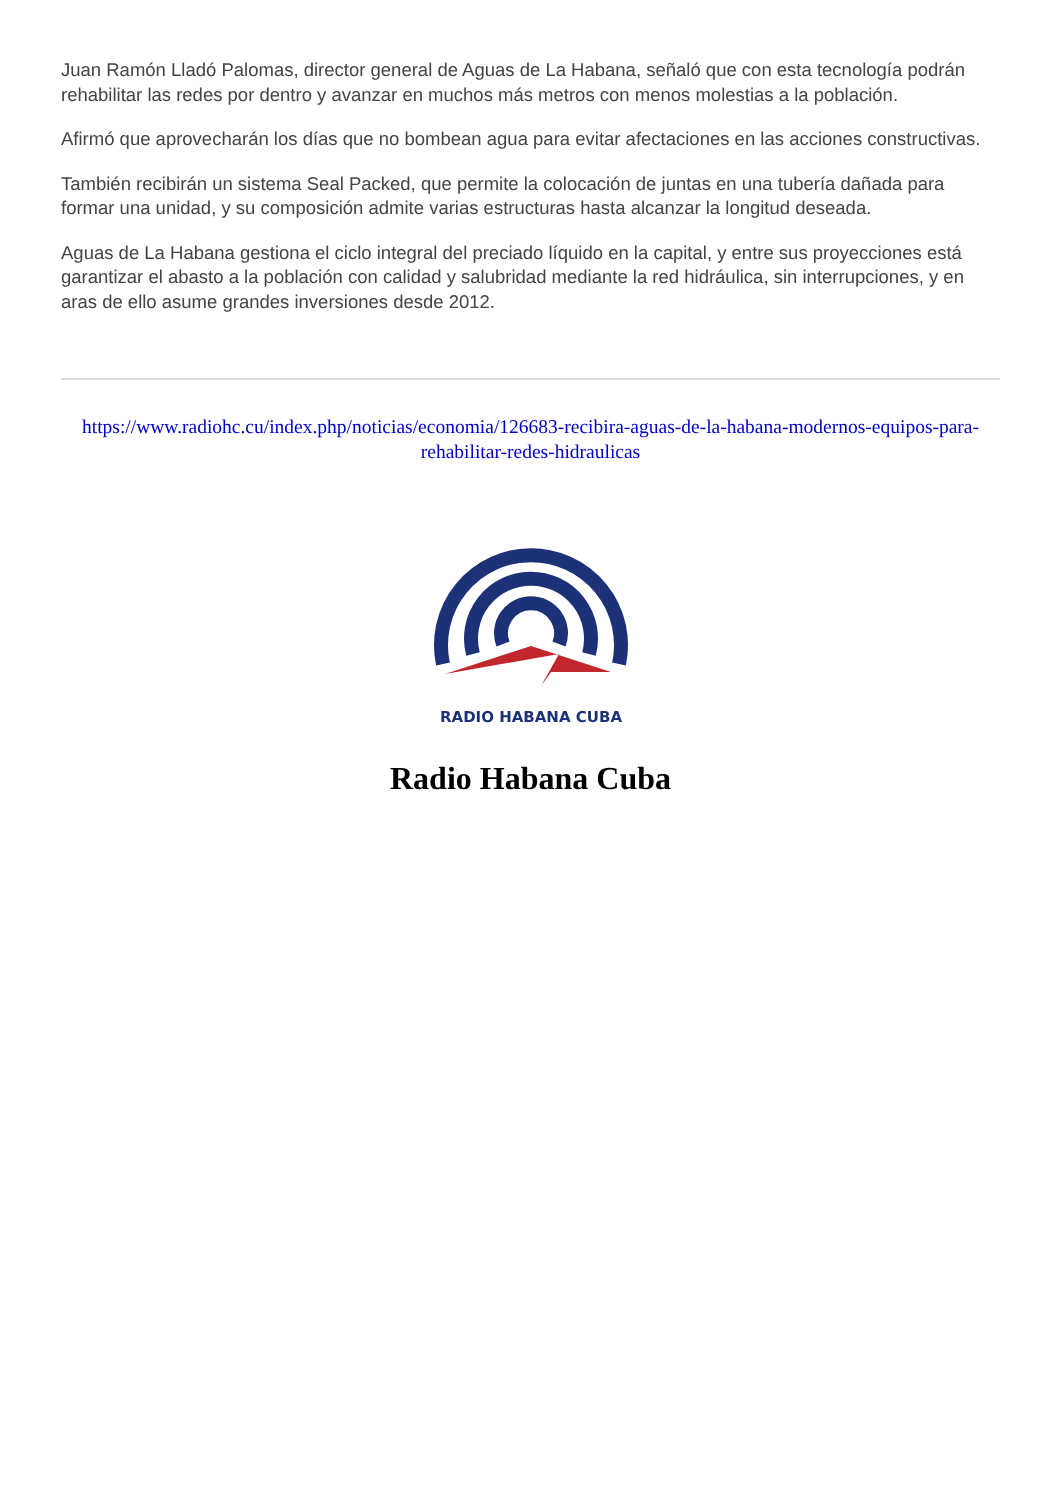Juan Ramón Lladó Palomas, director general de Aguas de La Habana, señaló que con esta tecnología podrán rehabilitar las redes por dentro y avanzar en muchos más metros con menos molestias a la población.
Afirmó que aprovecharán los días que no bombean agua para evitar afectaciones en las acciones constructivas.
También recibirán un sistema Seal Packed, que permite la colocación de juntas en una tubería dañada para formar una unidad, y su composición admite varias estructuras hasta alcanzar la longitud deseada.
Aguas de La Habana gestiona el ciclo integral del preciado líquido en la capital, y entre sus proyecciones está garantizar el abasto a la población con calidad y salubridad mediante la red hidráulica, sin interrupciones, y en aras de ello asume grandes inversiones desde 2012.
https://www.radiohc.cu/index.php/noticias/economia/126683-recibira-aguas-de-la-habana-modernos-equipos-para-rehabilitar-redes-hidraulicas
RADIO HABANA CUBA
Radio Habana Cuba